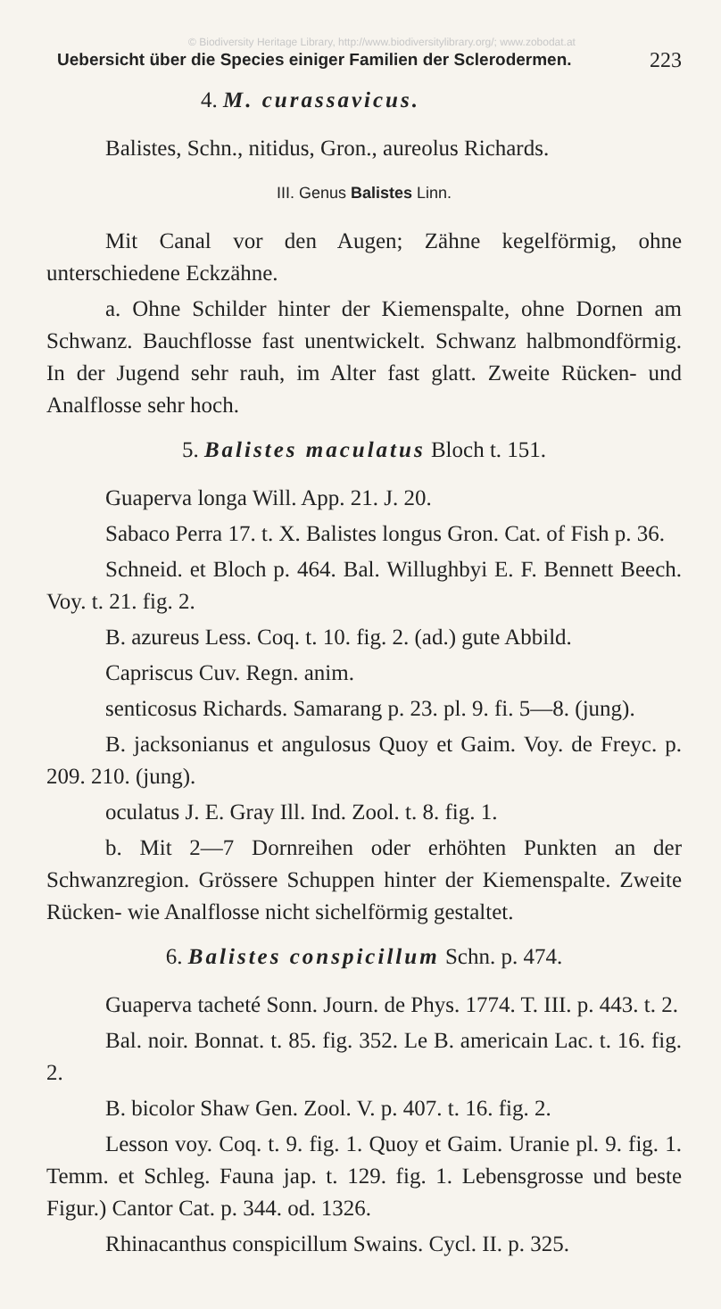© Biodiversity Heritage Library, http://www.biodiversitylibrary.org/; www.zobodat.at
Uebersicht über die Species einiger Familien der Sclerodermen. 223
4. M. curassavicus.
Balistes, Schn., nitidus, Gron., aureolus Richards.
III. Genus Balistes Linn.
Mit Canal vor den Augen; Zähne kegelförmig, ohne unterschiedene Eckzähne.
a. Ohne Schilder hinter der Kiemenspalte, ohne Dornen am Schwanz. Bauchflosse fast unentwickelt. Schwanz halbmondförmig. In der Jugend sehr rauh, im Alter fast glatt. Zweite Rücken- und Analflosse sehr hoch.
5. Balistes maculatus Bloch t. 151.
Guaperva longa Will. App. 21. J. 20.
Sabaco Perra 17. t. X. Balistes longus Gron. Cat. of Fish p. 36.
Schneid. et Bloch p. 464. Bal. Willughbyi E. F. Bennett Beech. Voy. t. 21. fig. 2.
B. azureus Less. Coq. t. 10. fig. 2. (ad.) gute Abbild.
Capriscus Cuv. Regn. anim.
senticosus Richards. Samarang p. 23. pl. 9. fi. 5—8. (jung).
B. jacksonianus et angulosus Quoy et Gaim. Voy. de Freyc. p. 209. 210. (jung).
oculatus J. E. Gray Ill. Ind. Zool. t. 8. fig. 1.
b. Mit 2—7 Dornreihen oder erhöhten Punkten an der Schwanzregion. Grössere Schuppen hinter der Kiemenspalte. Zweite Rücken- wie Analflosse nicht sichelförmig gestaltet.
6. Balistes conspicillum Schn. p. 474.
Guaperva tacheté Sonn. Journ. de Phys. 1774. T. III. p. 443. t. 2.
Bal. noir. Bonnat. t. 85. fig. 352. Le B. americain Lac. t. 16. fig. 2.
B. bicolor Shaw Gen. Zool. V. p. 407. t. 16. fig. 2.
Lesson voy. Coq. t. 9. fig. 1. Quoy et Gaim. Uranie pl. 9. fig. 1. Temm. et Schleg. Fauna jap. t. 129. fig. 1. Lebensgrosse und beste Figur.) Cantor Cat. p. 344. od. 1326.
Rhinacanthus conspicillum Swains. Cycl. II. p. 325.